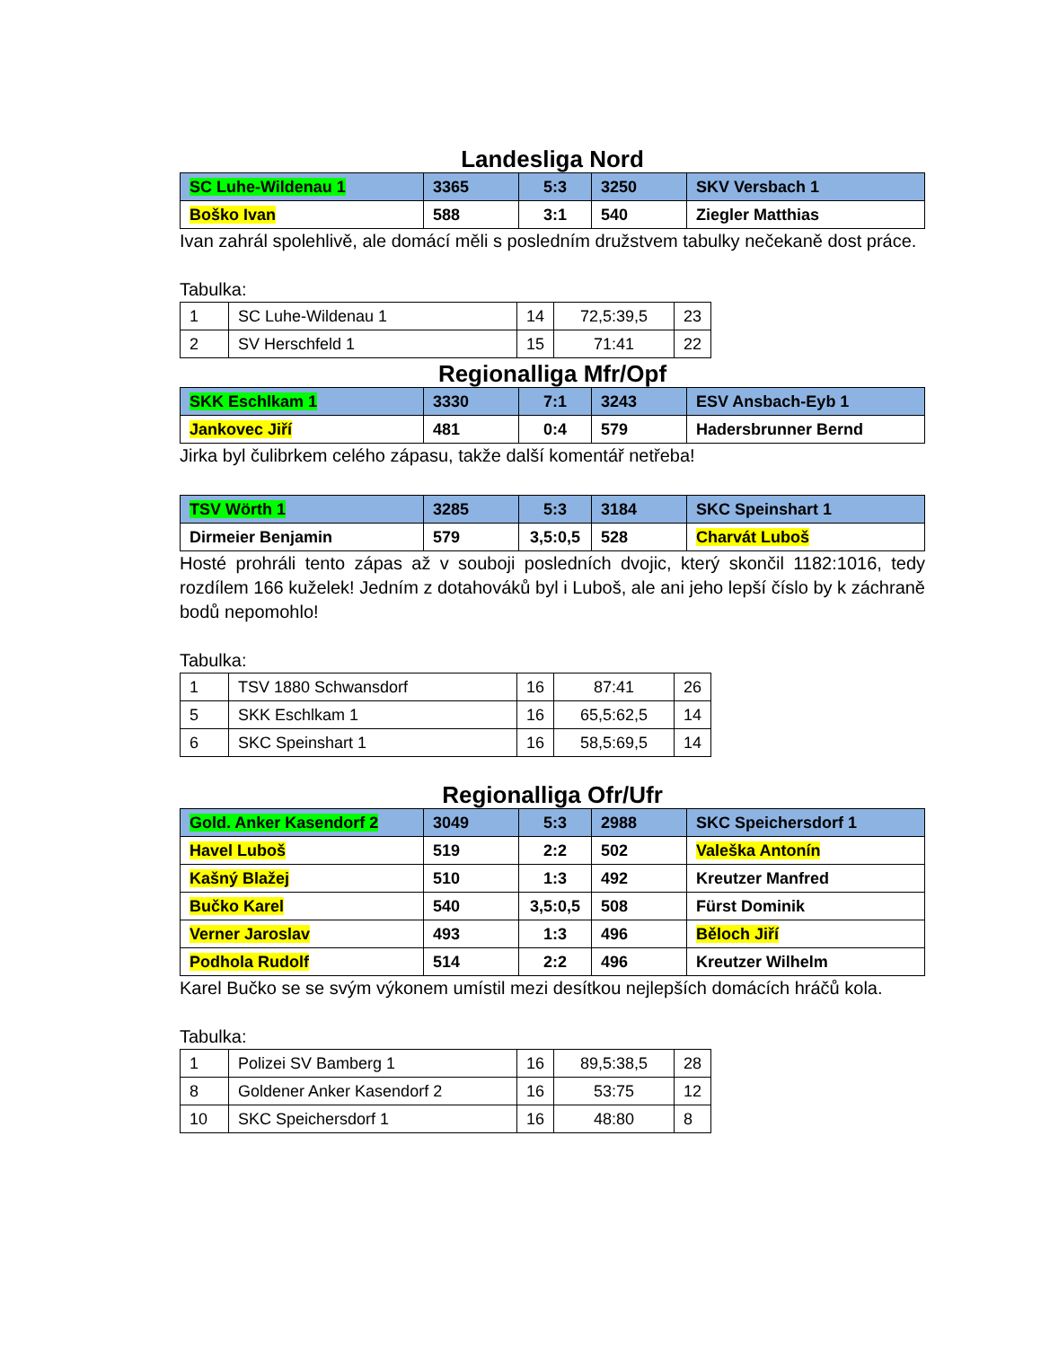Landesliga Nord
| SC Luhe-Wildenau 1 | 3365 | 5:3 | 3250 | SKV Versbach 1 |
| Boško Ivan | 588 | 3:1 | 540 | Ziegler Matthias |
Ivan zahrál spolehlivě, ale domácí měli s posledním družstvem tabulky nečekaně dost práce.
Tabulka:
| 1 | SC Luhe-Wildenau 1 | 14 | 72,5:39,5 | 23 |
| 2 | SV Herschfeld 1 | 15 | 71:41 | 22 |
Regionalliga Mfr/Opf
| SKK Eschlkam 1 | 3330 | 7:1 | 3243 | ESV Ansbach-Eyb 1 |
| Jankovec Jiří | 481 | 0:4 | 579 | Hadersbrunner Bernd |
Jirka byl čulibrkem celého zápasu, takže další komentář netřeba!
| TSV Wörth 1 | 3285 | 5:3 | 3184 | SKC Speinshart 1 |
| Dirmeier Benjamin | 579 | 3,5:0,5 | 528 | Charvát Luboš |
Hosté prohráli tento zápas až v souboji posledních dvojic, který skončil 1182:1016, tedy rozdílem 166 kuželek! Jedním z dotahováků byl i Luboš, ale ani jeho lepší číslo by k záchraně bodů nepomohlo!
Tabulka:
| 1 | TSV 1880 Schwansdorf | 16 | 87:41 | 26 |
| 5 | SKK Eschlkam 1 | 16 | 65,5:62,5 | 14 |
| 6 | SKC Speinshart 1 | 16 | 58,5:69,5 | 14 |
Regionalliga Ofr/Ufr
| Gold. Anker Kasendorf 2 | 3049 | 5:3 | 2988 | SKC Speichersdorf 1 |
| Havel Luboš | 519 | 2:2 | 502 | Valeška Antonín |
| Kašný Blažej | 510 | 1:3 | 492 | Kreutzer Manfred |
| Bučko Karel | 540 | 3,5:0,5 | 508 | Fürst Dominik |
| Verner Jaroslav | 493 | 1:3 | 496 | Běloch Jiří |
| Podhola Rudolf | 514 | 2:2 | 496 | Kreutzer Wilhelm |
Karel Bučko se se svým výkonem umístil mezi desítkou nejlepších domácích hráčů kola.
Tabulka:
| 1 | Polizei SV Bamberg 1 | 16 | 89,5:38,5 | 28 |
| 8 | Goldener Anker Kasendorf 2 | 16 | 53:75 | 12 |
| 10 | SKC Speichersdorf 1 | 16 | 48:80 | 8 |